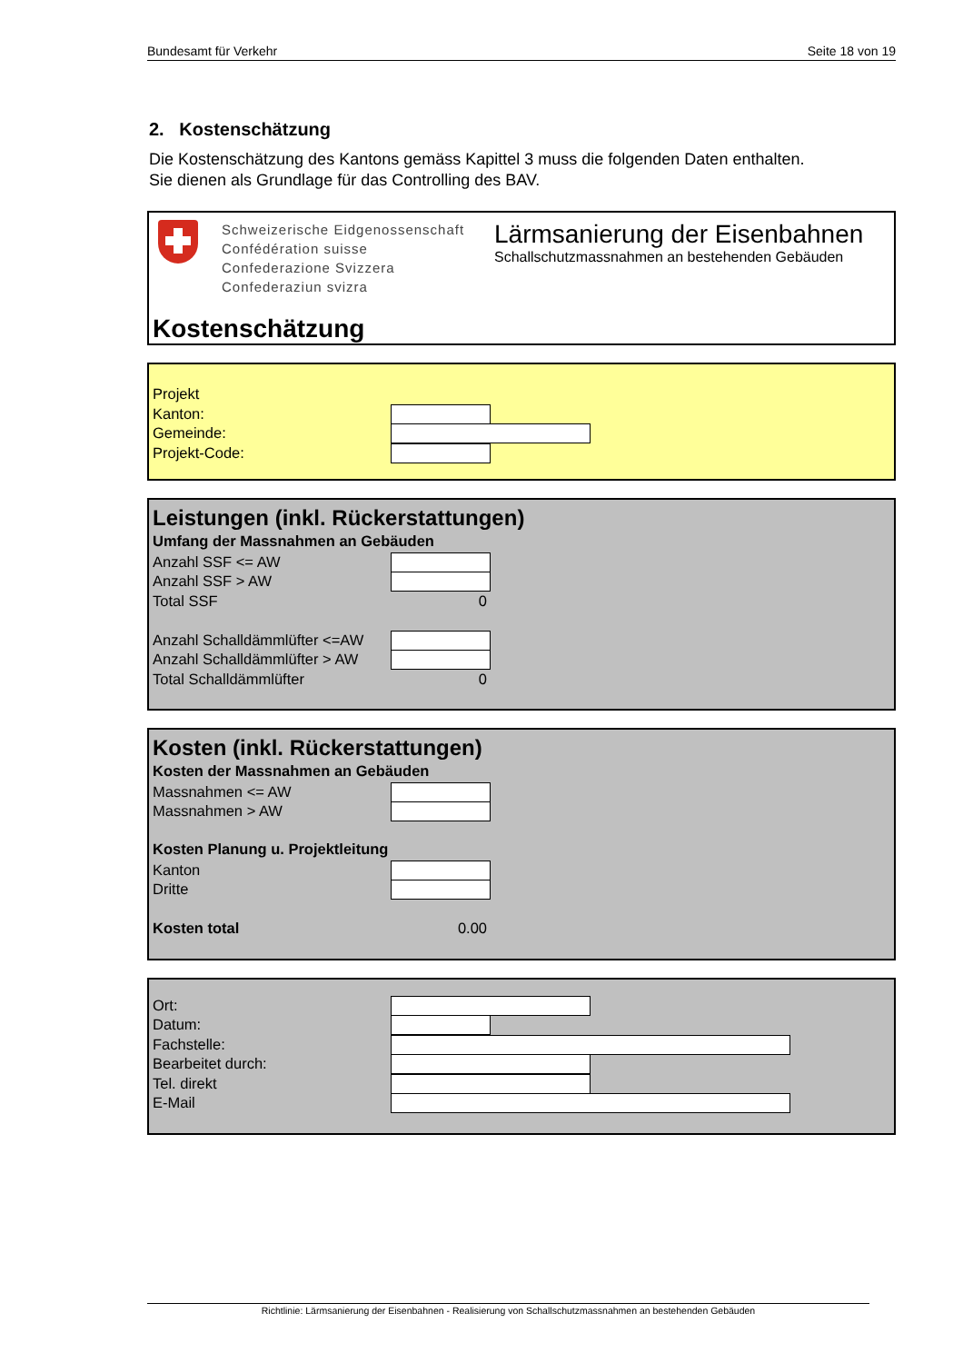Bundesamt für Verkehr Seite 18 von 19
2. Kostenschätzung
Die Kostenschätzung des Kantons gemäss Kapittel 3 muss die folgenden Daten enthalten.
Sie dienen als Grundlage für das Controlling des BAV.
Schweizerische Eidgenossenschaft
Confédération suisse
Confederazione Svizzera
Confederaziun svizra
Lärmsanierung der Eisenbahnen
Schallschutzmassnahmen an bestehenden Gebäuden
Kostenschätzung
Projekt
Kanton:
Gemeinde:
Projekt-Code:
Leistungen (inkl. Rückerstattungen)
Umfang der Massnahmen an Gebäuden
Anzahl SSF <= AW
Anzahl SSF > AW
Total SSF 0
Anzahl Schalldämmlüfter <=AW
Anzahl Schalldämmlüfter > AW
Total Schalldämmlüfter 0
Kosten (inkl. Rückerstattungen)
Kosten der Massnahmen an Gebäuden
Massnahmen <= AW
Massnahmen > AW
Kosten Planung u. Projektleitung
Kanton
Dritte
Kosten total 0.00
Ort:
Datum:
Fachstelle:
Bearbeitet durch:
Tel. direkt
E-Mail
Richtlinie: Lärmsanierung der Eisenbahnen - Realisierung von Schallschutzmassnahmen an bestehenden Gebäuden